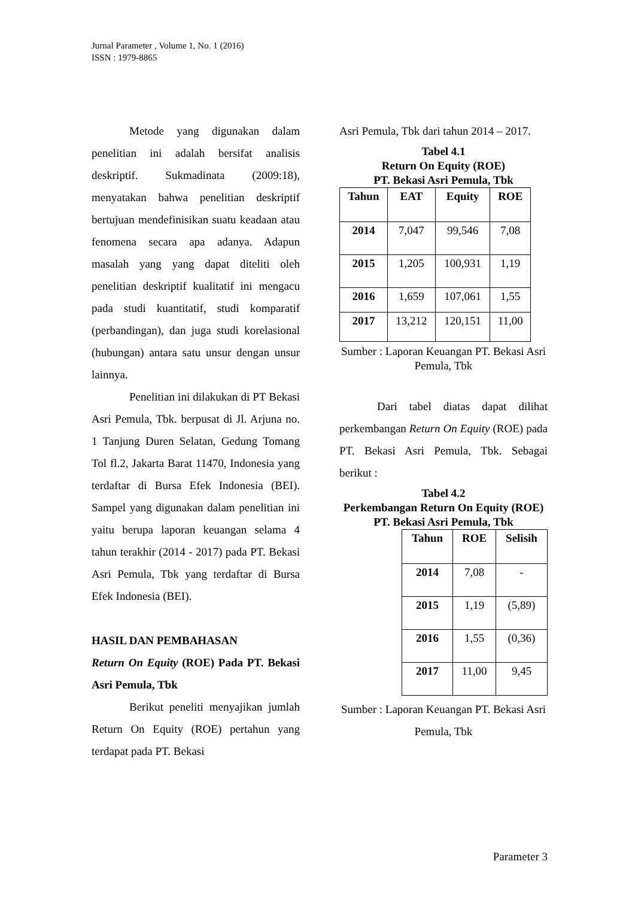Jurnal Parameter , Volume 1, No. 1 (2016)
ISSN : 1979-8865
Metode yang digunakan dalam penelitian ini adalah bersifat analisis deskriptif. Sukmadinata (2009:18), menyatakan bahwa penelitian deskriptif bertujuan mendefinisikan suatu keadaan atau fenomena secara apa adanya. Adapun masalah yang yang dapat diteliti oleh penelitian deskriptif kualitatif ini mengacu pada studi kuantitatif, studi komparatif (perbandingan), dan juga studi korelasional (hubungan) antara satu unsur dengan unsur lainnya.
Penelitian ini dilakukan di PT Bekasi Asri Pemula, Tbk. berpusat di Jl. Arjuna no. 1 Tanjung Duren Selatan, Gedung Tomang Tol fl.2, Jakarta Barat 11470, Indonesia yang terdaftar di Bursa Efek Indonesia (BEI). Sampel yang digunakan dalam penelitian ini yaitu berupa laporan keuangan selama 4 tahun terakhir (2014 - 2017) pada PT. Bekasi Asri Pemula, Tbk yang terdaftar di Bursa Efek Indonesia (BEI).
HASIL DAN PEMBAHASAN
Return On Equity (ROE) Pada PT. Bekasi Asri Pemula, Tbk
Berikut peneliti menyajikan jumlah Return On Equity (ROE) pertahun yang terdapat pada PT. Bekasi
Asri Pemula, Tbk dari tahun 2014 – 2017.
Tabel 4.1
Return On Equity (ROE)
PT. Bekasi Asri Pemula, Tbk
| Tahun | EAT | Equity | ROE |
| --- | --- | --- | --- |
| 2014 | 7,047 | 99,546 | 7,08 |
| 2015 | 1,205 | 100,931 | 1,19 |
| 2016 | 1,659 | 107,061 | 1,55 |
| 2017 | 13,212 | 120,151 | 11,00 |
Sumber : Laporan Keuangan PT. Bekasi Asri Pemula, Tbk
Dari tabel diatas dapat dilihat perkembangan Return On Equity (ROE) pada PT. Bekasi Asri Pemula, Tbk. Sebagai berikut :
Tabel 4.2
Perkembangan Return On Equity (ROE)
PT. Bekasi Asri Pemula, Tbk
| Tahun | ROE | Selisih |
| --- | --- | --- |
| 2014 | 7,08 | - |
| 2015 | 1,19 | (5,89) |
| 2016 | 1,55 | (0,36) |
| 2017 | 11,00 | 9,45 |
Sumber : Laporan Keuangan PT. Bekasi Asri Pemula, Tbk
Parameter 3